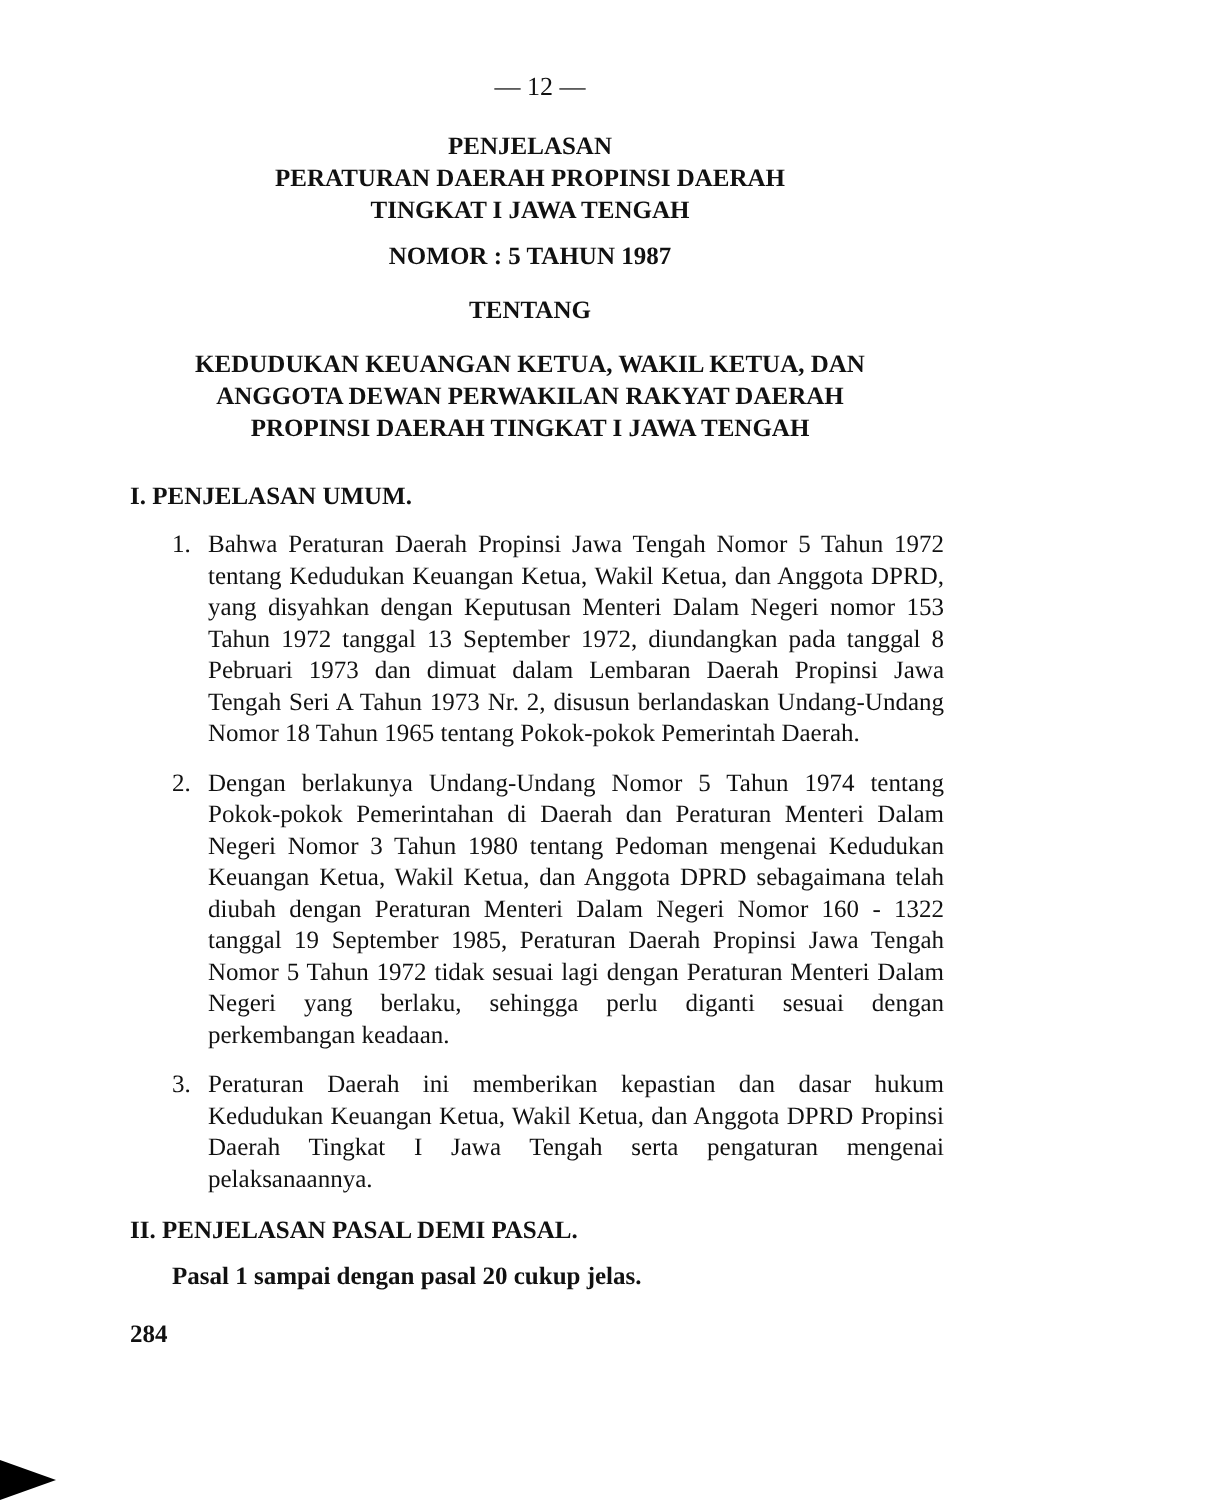— 12 —
PENJELASAN
PERATURAN DAERAH PROPINSI DAERAH
TINGKAT I JAWA TENGAH
NOMOR : 5 TAHUN 1987
TENTANG
KEDUDUKAN KEUANGAN KETUA, WAKIL KETUA, DAN
ANGGOTA DEWAN PERWAKILAN RAKYAT DAERAH
PROPINSI DAERAH TINGKAT I JAWA TENGAH
I. PENJELASAN UMUM.
1. Bahwa Peraturan Daerah Propinsi Jawa Tengah Nomor 5 Tahun 1972 tentang Kedudukan Keuangan Ketua, Wakil Ketua, dan Anggota DPRD, yang disyahkan dengan Keputusan Menteri Dalam Negeri nomor 153 Tahun 1972 tanggal 13 September 1972, diundangkan pada tanggal 8 Pebruari 1973 dan dimuat dalam Lembaran Daerah Propinsi Jawa Tengah Seri A Tahun 1973 Nr. 2, disusun berlandaskan Undang-Undang Nomor 18 Tahun 1965 tentang Pokok-pokok Pemerintah Daerah.
2. Dengan berlakunya Undang-Undang Nomor 5 Tahun 1974 tentang Pokok-pokok Pemerintahan di Daerah dan Peraturan Menteri Dalam Negeri Nomor 3 Tahun 1980 tentang Pedoman mengenai Kedudukan Keuangan Ketua, Wakil Ketua, dan Anggota DPRD sebagaimana telah diubah dengan Peraturan Menteri Dalam Negeri Nomor 160 - 1322 tanggal 19 September 1985, Peraturan Daerah Propinsi Jawa Tengah Nomor 5 Tahun 1972 tidak sesuai lagi dengan Peraturan Menteri Dalam Negeri yang berlaku, sehingga perlu diganti sesuai dengan perkembangan keadaan.
3. Peraturan Daerah ini memberikan kepastian dan dasar hukum Kedudukan Keuangan Ketua, Wakil Ketua, dan Anggota DPRD Propinsi Daerah Tingkat I Jawa Tengah serta pengaturan mengenai pelaksanaannya.
II. PENJELASAN PASAL DEMI PASAL.
Pasal 1 sampai dengan pasal 20 cukup jelas.
284